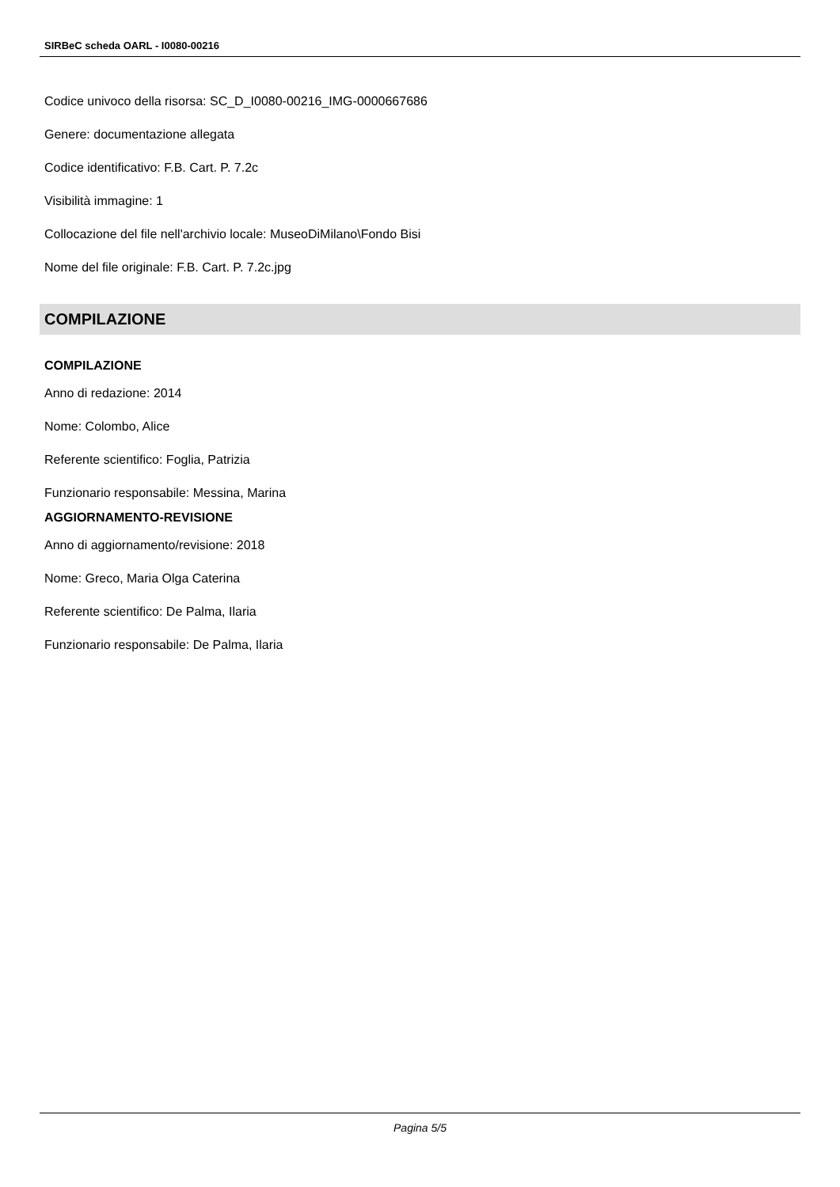SIRBeC scheda OARL - I0080-00216
Codice univoco della risorsa: SC_D_I0080-00216_IMG-0000667686
Genere: documentazione allegata
Codice identificativo: F.B. Cart. P. 7.2c
Visibilità immagine: 1
Collocazione del file nell'archivio locale: MuseoDiMilano\Fondo Bisi
Nome del file originale: F.B. Cart. P. 7.2c.jpg
COMPILAZIONE
COMPILAZIONE
Anno di redazione: 2014
Nome: Colombo, Alice
Referente scientifico: Foglia, Patrizia
Funzionario responsabile: Messina, Marina
AGGIORNAMENTO-REVISIONE
Anno di aggiornamento/revisione: 2018
Nome: Greco, Maria Olga Caterina
Referente scientifico: De Palma, Ilaria
Funzionario responsabile: De Palma, Ilaria
Pagina 5/5